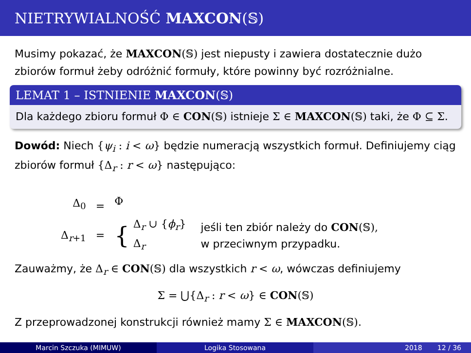NIETRYWIALNOŚĆ MAXCON (𝕊)
Musimy pokazać, że MAXCON(𝕊) jest niepusty i zawiera dostatecznie dużo zbiorów formuł żeby odróżnić formuły, które powinny być rozróżnialne.
LEMAT 1 – ISTNIENIE MAXCON(𝕊)
Dla każdego zbioru formuł Φ ∈ CON(𝕊) istnieje Σ ∈ MAXCON(𝕊) taki, że Φ ⊆ Σ.
Dowód: Niech {ψ<sub>i</sub> : i < ω} będzie numeracją wszystkich formuł. Definiujemy ciąg zbiorów formuł {Δ<sub>r</sub> : r < ω} następująco:
Δ<sub>0</sub>
Δ<sub>r+1</sub>
=
=
Φ
{
Δ<sub>r</sub> ∪ {ϕ<sub>r</sub>}
Δ<sub>r</sub>
jeśli ten zbiór należy do CON(𝕊),
w przeciwnym przypadku.
Zauważmy, że Δ<sub>r</sub> ∈ CON(𝕊) dla wszystkich r < ω, wówczas definiujemy
Σ = ⋃{Δ<sub>r</sub> : r < ω} ∈ CON(𝕊)
Z przeprowadzonej konstrukcji również mamy Σ ∈ MAXCON(𝕊).
Marcin Szczuka (MIMUW) Logika Stosowana 2018 12 / 36